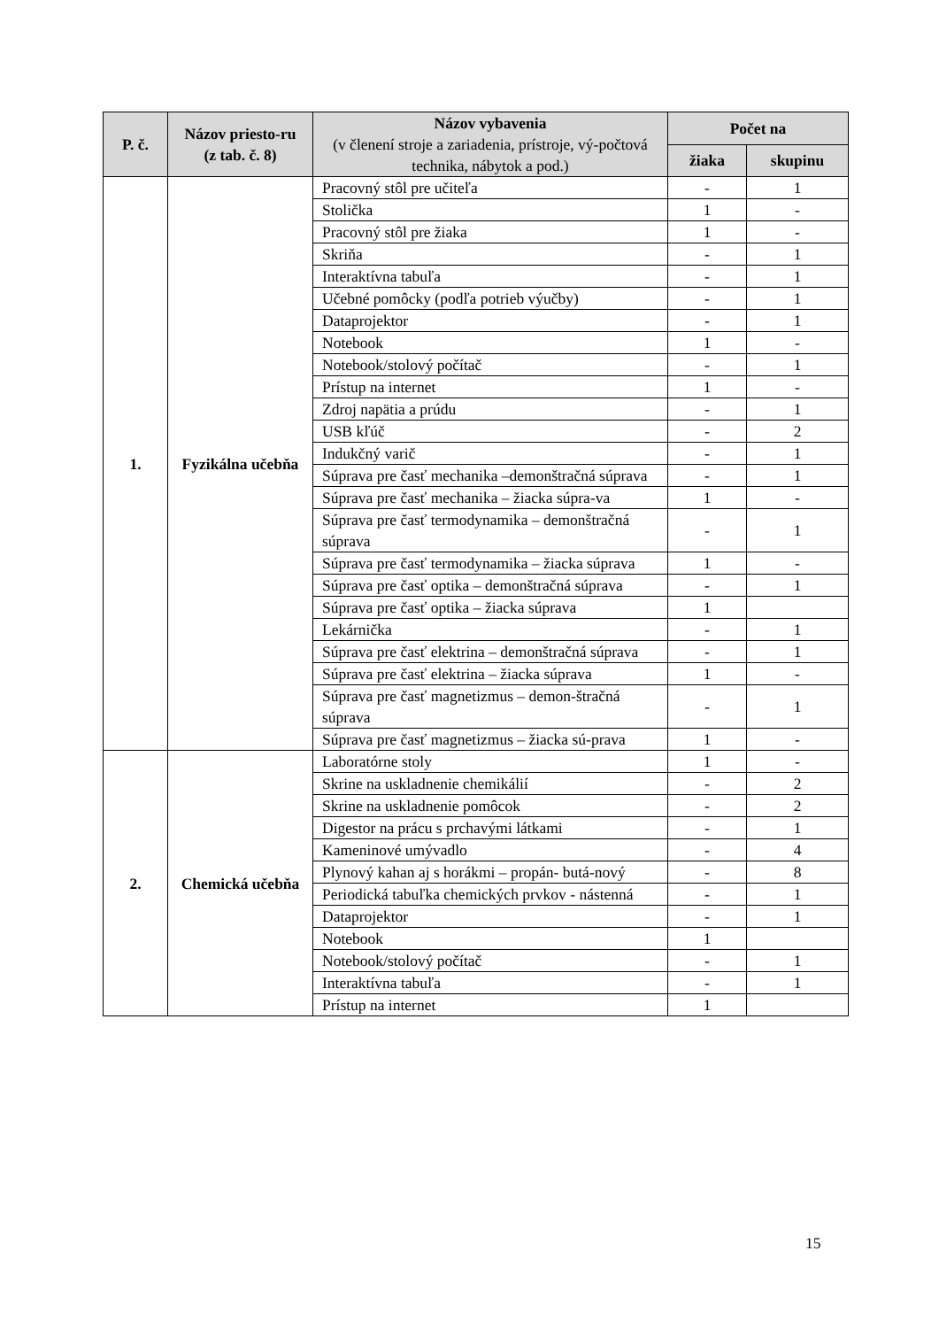| P. č. | Názov priesto-ru (z tab. č. 8) | Názov vybavenia (v členení stroje a zariadenia, prístroje, vý-počtová technika, nábytok a pod.) | Počet na | |
| --- | --- | --- | --- | --- |
| | | | žiaka | skupinu |
| 1. | Fyzikálna učebňa | Pracovný stôl pre učiteľa | - | 1 |
| | | Stolička | 1 | - |
| | | Pracovný stôl pre žiaka | 1 | - |
| | | Skriňa | - | 1 |
| | | Interaktívna tabuľa | - | 1 |
| | | Učebné pomôcky (podľa potrieb výučby) | - | 1 |
| | | Dataprojektor | - | 1 |
| | | Notebook | 1 | - |
| | | Notebook/stolový počítač | - | 1 |
| | | Prístup na internet | 1 | - |
| | | Zdroj napätia a prúdu | - | 1 |
| | | USB kľúč | - | 2 |
| | | Indukčný varič | - | 1 |
| | | Súprava pre časť mechanika –demonštračná súprava | - | 1 |
| | | Súprava pre časť mechanika – žiacka súpra-va | 1 | - |
| | | Súprava pre časť termodynamika – demonštračná súprava | - | 1 |
| | | Súprava pre časť termodynamika – žiacka súprava | 1 | - |
| | | Súprava pre časť optika – demonštračná súprava | - | 1 |
| | | Súprava pre časť optika – žiacka súprava | 1 | |
| | | Lekárnička | - | 1 |
| | | Súprava pre časť elektrina – demonštračná súprava | - | 1 |
| | | Súprava pre časť elektrina – žiacka súprava | 1 | - |
| | | Súprava pre časť magnetizmus – demon-štračná súprava | - | 1 |
| | | Súprava pre časť magnetizmus – žiacka sú-prava | 1 | - |
| 2. | Chemická učebňa | Laboratórne stoly | 1 | - |
| | | Skrine na uskladnenie chemikálií | - | 2 |
| | | Skrine na uskladnenie pomôcok | - | 2 |
| | | Digestor na prácu s prchavými látkami | - | 1 |
| | | Kameninové umývadlo | - | 4 |
| | | Plynový kahan aj s horákmi – propán- butá-nový | - | 8 |
| | | Periodická tabuľka chemických prvkov - nástenná | - | 1 |
| | | Dataprojektor | - | 1 |
| | | Notebook | 1 | |
| | | Notebook/stolový počítač | - | 1 |
| | | Interaktívna tabuľa | - | 1 |
| | | Prístup na internet | 1 | |
15